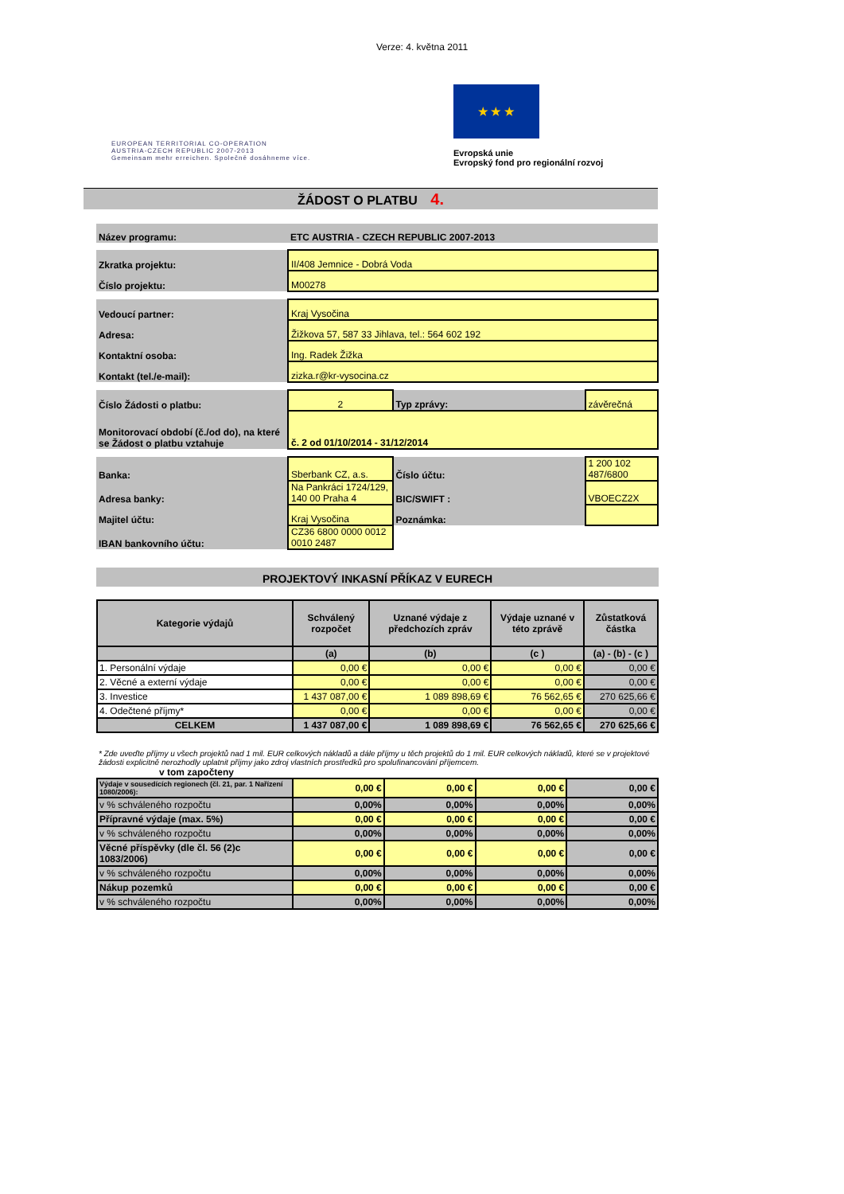Verze: 4. května 2011
EUROPEAN TERRITORIAL CO-OPERATION
AUSTRIA-CZECH REPUBLIC 2007-2013
Gemeinsam mehr erreichen. Společně dosáhneme více.
★ ★ ★
Evropská unie
Evropský fond pro regionální rozvoj
ŽÁDOST O PLATBU 4.
| Název programu: | ETC AUSTRIA - CZECH REPUBLIC 2007-2013 | | |
| Zkratka projektu: | II/408 Jemnice - Dobrá Voda | | |
| Číslo projektu: | M00278 | | |
| Vedoucí partner: | Kraj Vysočina | | |
| Adresa: | Žižkova 57, 587 33 Jihlava, tel.: 564 602 192 | | |
| Kontaktní osoba: | Ing. Radek Žižka | | |
| Kontakt (tel./e-mail): | zizka.r@kr-vysocina.cz | | |
| Číslo Žádosti o platbu: | 2 | Typ zprávy: | závěrečná |
| Monitorovací období (č./od do), na které se Žádost o platbu vztahuje | č. 2 od 01/10/2014 - 31/12/2014 | | |
| Banka: | Sberbank CZ, a.s. | Číslo účtu: | 1 200 102 487/6800 |
| Adresa banky: | Na Pankráci 1724/129, 140 00 Praha 4 | BIC/SWIFT : | VBOECZ2X |
| Majitel účtu: | Kraj Vysočina | Poznámka: | |
| IBAN bankovního účtu: | CZ36 6800 0000 0012 0010 2487 | | |
PROJEKTOVÝ INKASNÍ PŘÍKAZ V EURECH
| Kategorie výdajů | Schválený rozpočet | Uznané výdaje z předchozích zpráv | Výdaje uznané v této zprávě | Zůstatková částka |
| --- | --- | --- | --- | --- |
| | (a) | (b) | (c ) | (a) - (b) - (c ) |
| 1. Personální výdaje | 0,00 € | 0,00 € | 0,00 € | 0,00 € |
| 2. Věcné a externí výdaje | 0,00 € | 0,00 € | 0,00 € | 0,00 € |
| 3. Investice | 1 437 087,00 € | 1 089 898,69 € | 76 562,65 € | 270 625,66 € |
| 4. Odečtené příjmy* | 0,00 € | 0,00 € | 0,00 € | 0,00 € |
| CELKEM | 1 437 087,00 € | 1 089 898,69 € | 76 562,65 € | 270 625,66 € |
* Zde uveďte příjmy u všech projektů nad 1 mil. EUR celkových nákladů a dále příjmy u těch projektů do 1 mil. EUR celkových nákladů, které se v projektové žádosti explicitně nerozhodly uplatnit příjmy jako zdroj vlastních prostředků pro spolufinancování příjemcem.
v tom započteny
| Výdaje v sousedících regionech (čl. 21, par. 1 Nařízení 1080/2006): | 0,00 € | 0,00 € | 0,00 € | 0,00 € |
| v % schváleného rozpočtu | 0,00% | 0,00% | 0,00% | 0,00% |
| Přípravné výdaje (max. 5%) | 0,00 € | 0,00 € | 0,00 € | 0,00 € |
| v % schváleného rozpočtu | 0,00% | 0,00% | 0,00% | 0,00% |
| Věcné příspěvky (dle čl. 56 (2)c 1083/2006) | 0,00 € | 0,00 € | 0,00 € | 0,00 € |
| v % schváleného rozpočtu | 0,00% | 0,00% | 0,00% | 0,00% |
| Nákup pozemků | 0,00 € | 0,00 € | 0,00 € | 0,00 € |
| v % schváleného rozpočtu | 0,00% | 0,00% | 0,00% | 0,00% |